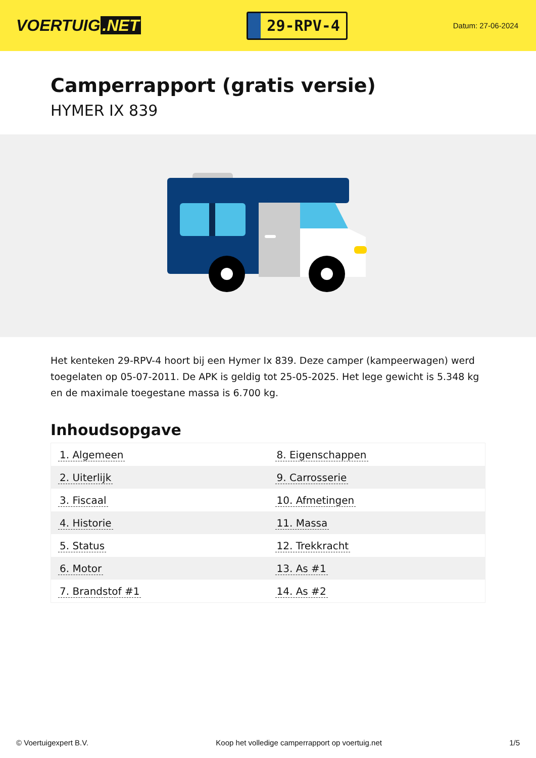VOERTUIG.NET
29-RPV-4
Datum: 27-06-2024
Camperrapport (gratis versie)
HYMER IX 839
Het kenteken 29-RPV-4 hoort bij een Hymer Ix 839. Deze camper (kampeerwagen) werd toegelaten op 05-07-2011. De APK is geldig tot 25-05-2025. Het lege gewicht is 5.348 kg en de maximale toegestane massa is 6.700 kg.
Inhoudsopgave
| 1. Algemeen | 8. Eigenschappen |
| 2. Uiterlijk | 9. Carrosserie |
| 3. Fiscaal | 10. Afmetingen |
| 4. Historie | 11. Massa |
| 5. Status | 12. Trekkracht |
| 6. Motor | 13. As #1 |
| 7. Brandstof #1 | 14. As #2 |
© Voertuigexpert B.V. Koop het volledige camperrapport op voertuig.net 1/5